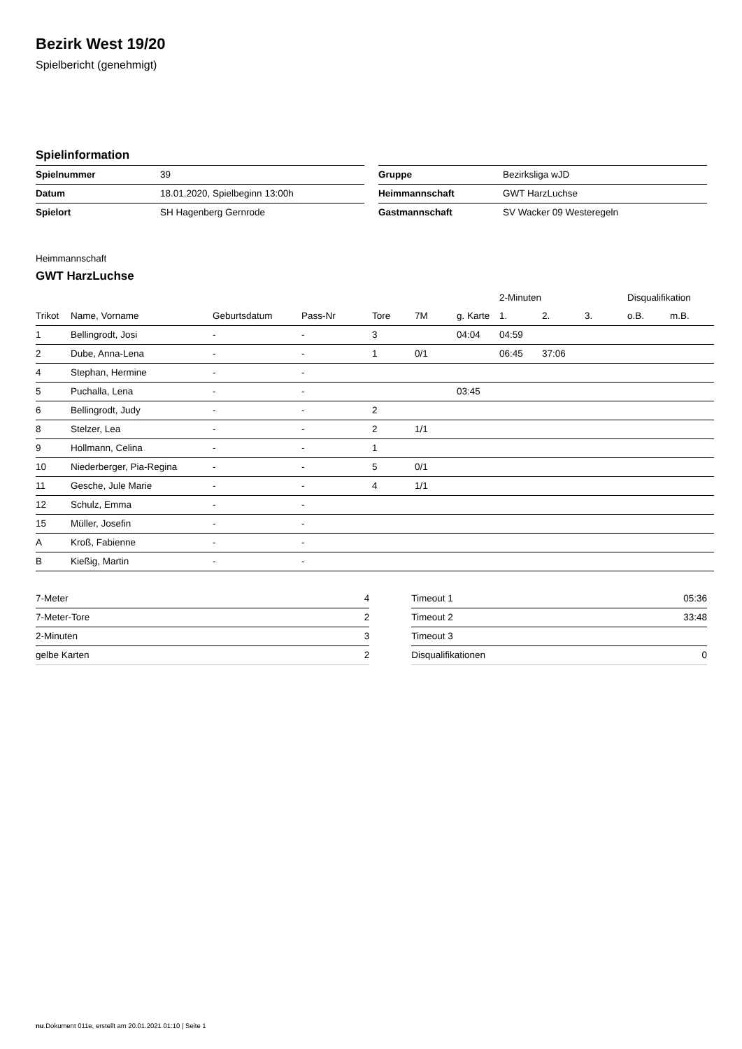Bezirk West 19/20
Spielbericht (genehmigt)
Spielinformation
| Spielnummer | 39 |
| Datum | 18.01.2020, Spielbeginn 13:00h |
| Spielort | SH Hagenberg Gernrode |
| Gruppe | Bezirksliga wJD |
| Heimmannschaft | GWT HarzLuchse |
| Gastmannschaft | SV Wacker 09 Westeregeln |
Heimmannschaft
GWT HarzLuchse
| | | | | | | | 2-Minuten | | | Disqualifikation | |
| --- | --- | --- | --- | --- | --- | --- | --- | --- | --- | --- | --- |
| Trikot | Name, Vorname | Geburtsdatum | Pass-Nr | Tore | 7M | g. Karte | 1. | 2. | 3. | o.B. | m.B. |
| 1 | Bellingrodt, Josi | - | - | 3 | | 04:04 | 04:59 | | | | |
| 2 | Dube, Anna-Lena | - | - | 1 | 0/1 | | 06:45 | 37:06 | | | |
| 4 | Stephan, Hermine | - | - | | | | | | | | |
| 5 | Puchalla, Lena | - | - | | | 03:45 | | | | | |
| 6 | Bellingrodt, Judy | - | - | 2 | | | | | | | |
| 8 | Stelzer, Lea | - | - | 2 | 1/1 | | | | | | |
| 9 | Hollmann, Celina | - | - | 1 | | | | | | | |
| 10 | Niederberger, Pia-Regina | - | - | 5 | 0/1 | | | | | | |
| 11 | Gesche, Jule Marie | - | - | 4 | 1/1 | | | | | | |
| 12 | Schulz, Emma | - | - | | | | | | | | |
| 15 | Müller, Josefin | - | - | | | | | | | | |
| A | Kroß, Fabienne | - | - | | | | | | | | |
| B | Kießig, Martin | - | - | | | | | | | | |
| 7-Meter | 4 |
| 7-Meter-Tore | 2 |
| 2-Minuten | 3 |
| gelbe Karten | 2 |
| Timeout 1 | 05:36 |
| Timeout 2 | 33:48 |
| Timeout 3 | |
| Disqualifikationen | 0 |
nu.Dokument 011e, erstellt am 20.01.2021 01:10 | Seite 1